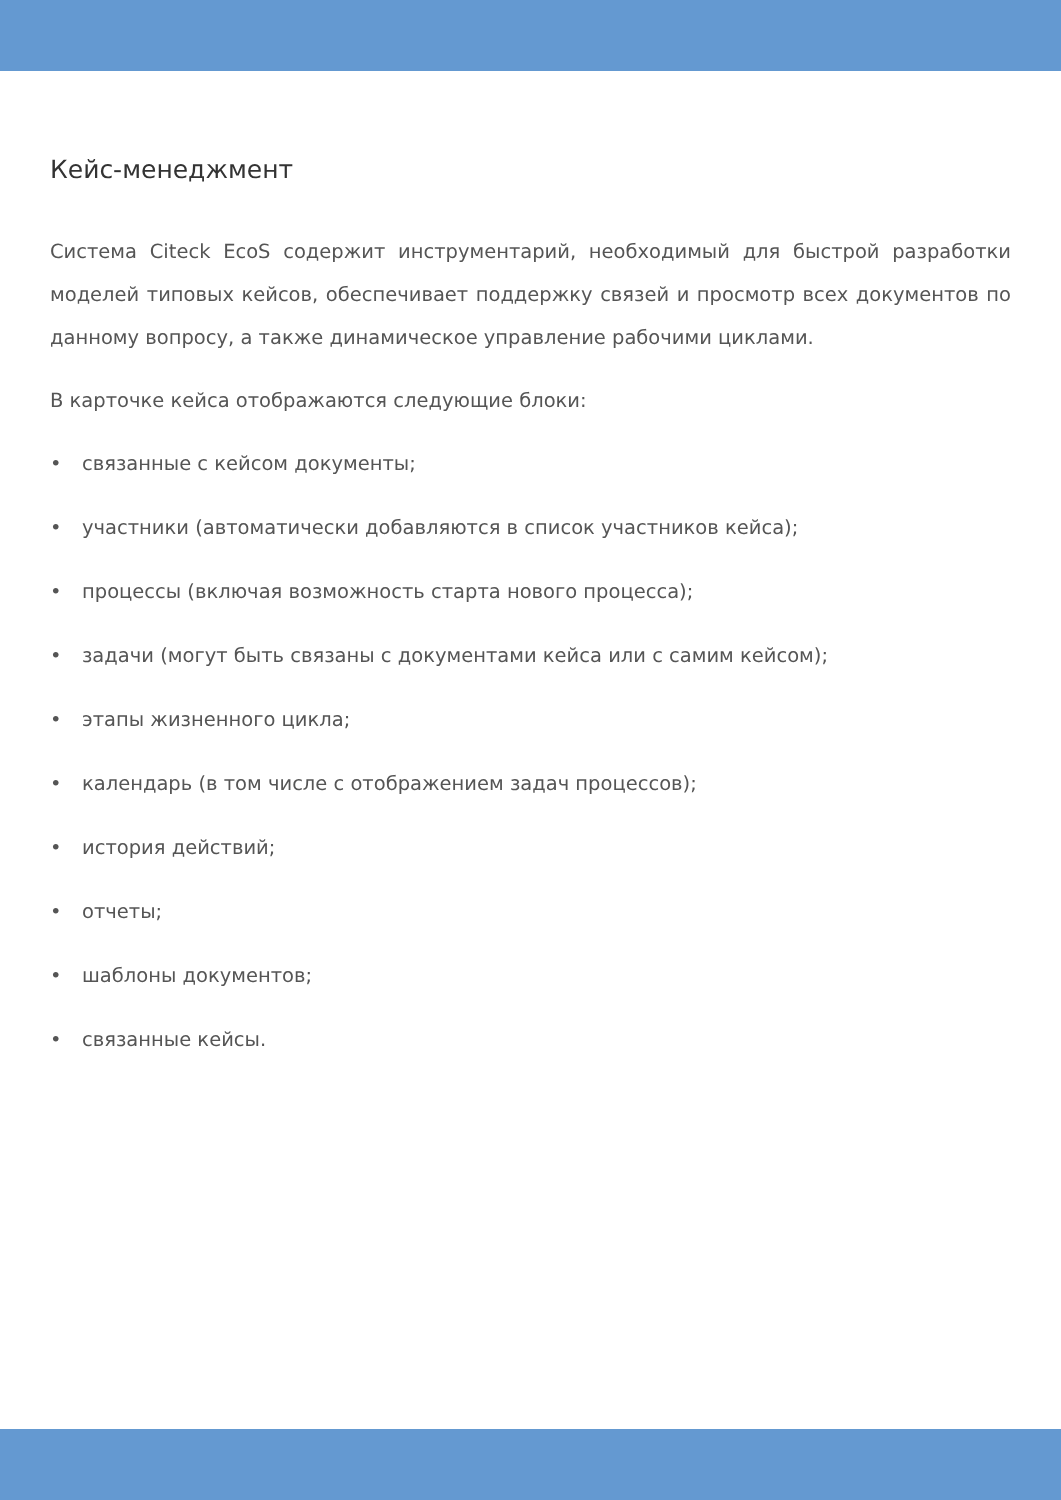Кейс-менеджмент
Система Citeck EcoS содержит инструментарий, необходимый для быстрой разработки моделей типовых кейсов, обеспечивает поддержку связей и просмотр всех документов по данному вопросу, а также динамическое управление рабочими циклами.
В карточке кейса отображаются следующие блоки:
• связанные с кейсом документы;
• участники (автоматически добавляются в список участников кейса);
• процессы (включая возможность старта нового процесса);
• задачи (могут быть связаны с документами кейса или с самим кейсом);
• этапы жизненного цикла;
• календарь (в том числе с отображением задач процессов);
• история действий;
• отчеты;
• шаблоны документов;
• связанные кейсы.